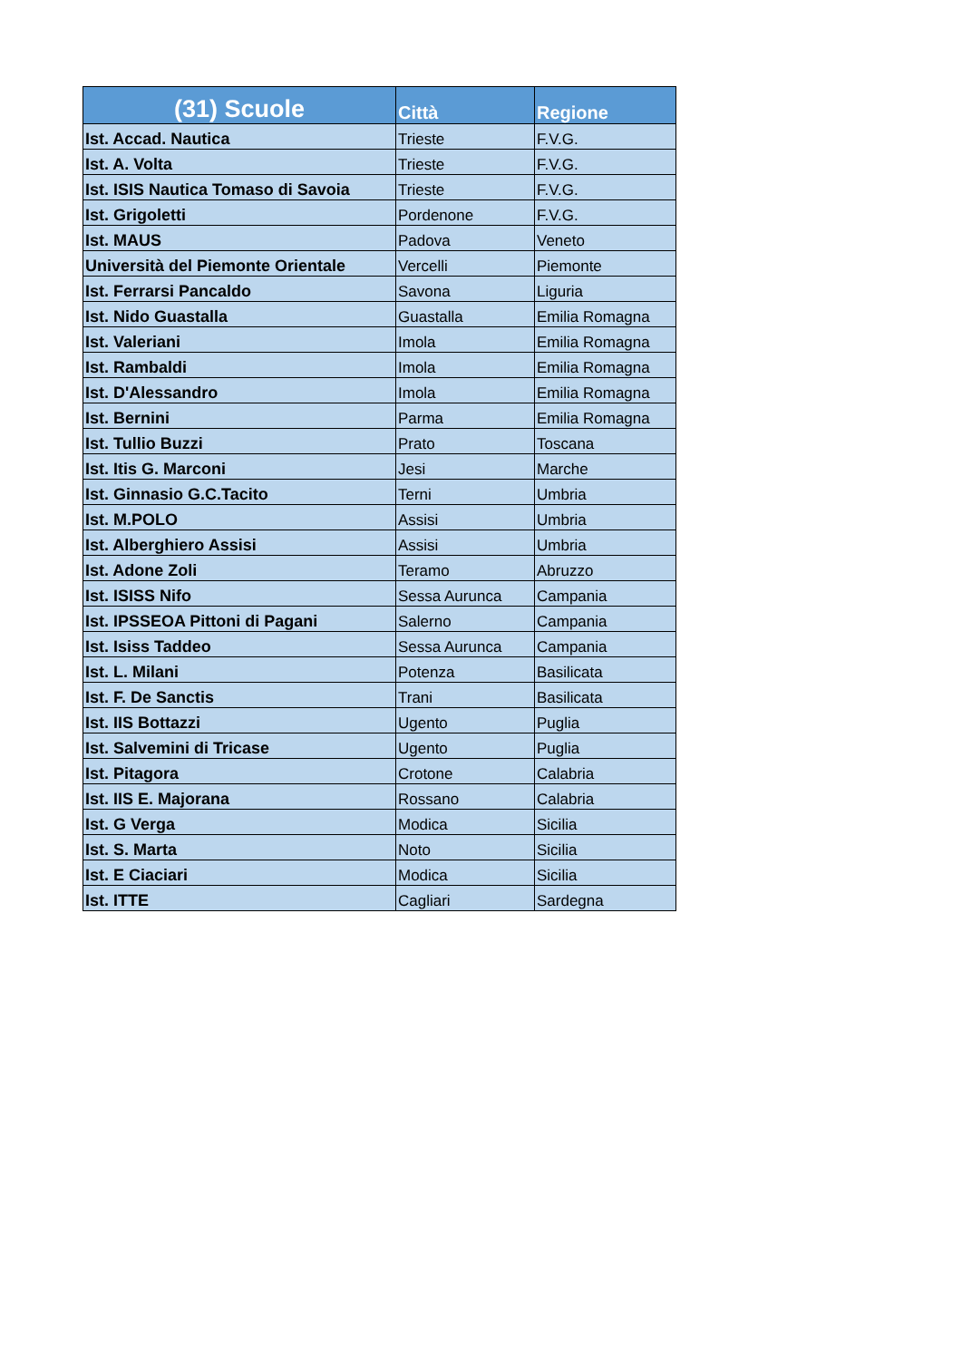| (31) Scuole | Città | Regione |
| --- | --- | --- |
| Ist. Accad. Nautica | Trieste | F.V.G. |
| Ist. A. Volta | Trieste | F.V.G. |
| Ist. ISIS Nautica Tomaso di Savoia | Trieste | F.V.G. |
| Ist. Grigoletti | Pordenone | F.V.G. |
| Ist. MAUS | Padova | Veneto |
| Università del Piemonte Orientale | Vercelli | Piemonte |
| Ist. Ferrarsi Pancaldo | Savona | Liguria |
| Ist. Nido Guastalla | Guastalla | Emilia Romagna |
| Ist. Valeriani | Imola | Emilia Romagna |
| Ist. Rambaldi | Imola | Emilia Romagna |
| Ist. D'Alessandro | Imola | Emilia Romagna |
| Ist. Bernini | Parma | Emilia Romagna |
| Ist. Tullio Buzzi | Prato | Toscana |
| Ist. Itis G. Marconi | Jesi | Marche |
| Ist. Ginnasio G.C.Tacito | Terni | Umbria |
| Ist. M.POLO | Assisi | Umbria |
| Ist. Alberghiero Assisi | Assisi | Umbria |
| Ist. Adone Zoli | Teramo | Abruzzo |
| Ist. ISISS Nifo | Sessa Aurunca | Campania |
| Ist. IPSSEOA Pittoni di Pagani | Salerno | Campania |
| Ist. Isiss Taddeo | Sessa Aurunca | Campania |
| Ist. L. Milani | Potenza | Basilicata |
| Ist. F. De Sanctis | Trani | Basilicata |
| Ist. IIS Bottazzi | Ugento | Puglia |
| Ist. Salvemini di Tricase | Ugento | Puglia |
| Ist. Pitagora | Crotone | Calabria |
| Ist. IIS E. Majorana | Rossano | Calabria |
| Ist. G Verga | Modica | Sicilia |
| Ist. S. Marta | Noto | Sicilia |
| Ist. E Ciaciari | Modica | Sicilia |
| Ist. ITTE | Cagliari | Sardegna |